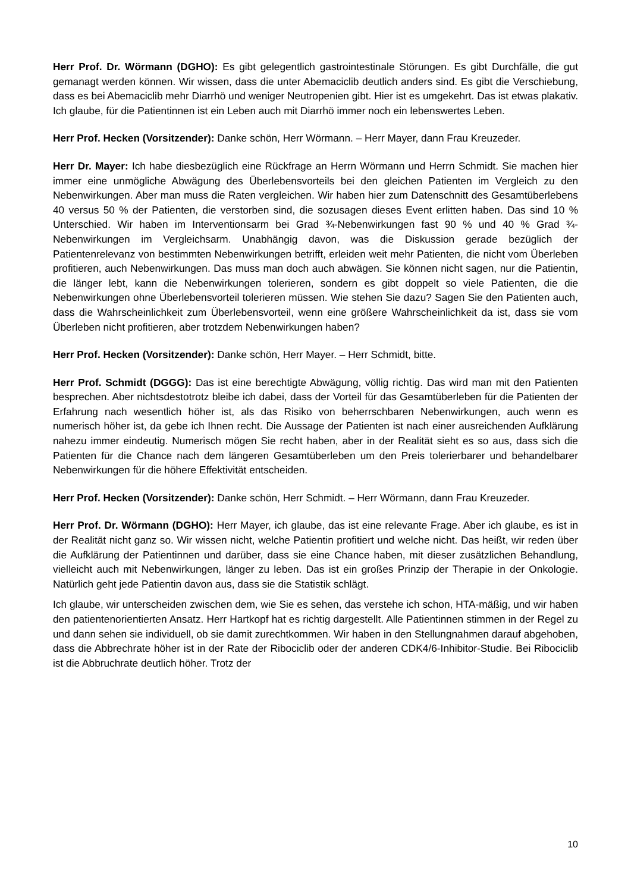Herr Prof. Dr. Wörmann (DGHO): Es gibt gelegentlich gastrointestinale Störungen. Es gibt Durchfälle, die gut gemanagt werden können. Wir wissen, dass die unter Abemaciclib deutlich anders sind. Es gibt die Verschiebung, dass es bei Abemaciclib mehr Diarrhö und weniger Neutropenien gibt. Hier ist es umgekehrt. Das ist etwas plakativ. Ich glaube, für die Patientinnen ist ein Leben auch mit Diarrhö immer noch ein lebenswertes Leben.
Herr Prof. Hecken (Vorsitzender): Danke schön, Herr Wörmann. – Herr Mayer, dann Frau Kreuzeder.
Herr Dr. Mayer: Ich habe diesbezüglich eine Rückfrage an Herrn Wörmann und Herrn Schmidt. Sie machen hier immer eine unmögliche Abwägung des Überlebensvorteils bei den gleichen Patienten im Vergleich zu den Nebenwirkungen. Aber man muss die Raten vergleichen. Wir haben hier zum Datenschnitt des Gesamtüberlebens 40 versus 50 % der Patienten, die verstorben sind, die sozusagen dieses Event erlitten haben. Das sind 10 % Unterschied. Wir haben im Interventionsarm bei Grad ¾-Nebenwirkungen fast 90 % und 40 % Grad ¾-Nebenwirkungen im Vergleichsarm. Unabhängig davon, was die Diskussion gerade bezüglich der Patientenrelevanz von bestimmten Nebenwirkungen betrifft, erleiden weit mehr Patienten, die nicht vom Überleben profitieren, auch Nebenwirkungen. Das muss man doch auch abwägen. Sie können nicht sagen, nur die Patientin, die länger lebt, kann die Nebenwirkungen tolerieren, sondern es gibt doppelt so viele Patienten, die die Nebenwirkungen ohne Überlebensvorteil tolerieren müssen. Wie stehen Sie dazu? Sagen Sie den Patienten auch, dass die Wahrscheinlichkeit zum Überlebensvorteil, wenn eine größere Wahrscheinlichkeit da ist, dass sie vom Überleben nicht profitieren, aber trotzdem Nebenwirkungen haben?
Herr Prof. Hecken (Vorsitzender): Danke schön, Herr Mayer. – Herr Schmidt, bitte.
Herr Prof. Schmidt (DGGG): Das ist eine berechtigte Abwägung, völlig richtig. Das wird man mit den Patienten besprechen. Aber nichtsdestotrotz bleibe ich dabei, dass der Vorteil für das Gesamtüberleben für die Patienten der Erfahrung nach wesentlich höher ist, als das Risiko von beherrschbaren Nebenwirkungen, auch wenn es numerisch höher ist, da gebe ich Ihnen recht. Die Aussage der Patienten ist nach einer ausreichenden Aufklärung nahezu immer eindeutig. Numerisch mögen Sie recht haben, aber in der Realität sieht es so aus, dass sich die Patienten für die Chance nach dem längeren Gesamtüberleben um den Preis tolerierbarer und behandelbarer Nebenwirkungen für die höhere Effektivität entscheiden.
Herr Prof. Hecken (Vorsitzender): Danke schön, Herr Schmidt. – Herr Wörmann, dann Frau Kreuzeder.
Herr Prof. Dr. Wörmann (DGHO): Herr Mayer, ich glaube, das ist eine relevante Frage. Aber ich glaube, es ist in der Realität nicht ganz so. Wir wissen nicht, welche Patientin profitiert und welche nicht. Das heißt, wir reden über die Aufklärung der Patientinnen und darüber, dass sie eine Chance haben, mit dieser zusätzlichen Behandlung, vielleicht auch mit Nebenwirkungen, länger zu leben. Das ist ein großes Prinzip der Therapie in der Onkologie. Natürlich geht jede Patientin davon aus, dass sie die Statistik schlägt.
Ich glaube, wir unterscheiden zwischen dem, wie Sie es sehen, das verstehe ich schon, HTA-mäßig, und wir haben den patientenorientierten Ansatz. Herr Hartkopf hat es richtig dargestellt. Alle Patientinnen stimmen in der Regel zu und dann sehen sie individuell, ob sie damit zurechtkommen. Wir haben in den Stellungnahmen darauf abgehoben, dass die Abbrechrate höher ist in der Rate der Ribociclib oder der anderen CDK4/6-Inhibitor-Studie. Bei Ribociclib ist die Abbruchrate deutlich höher. Trotz der
10